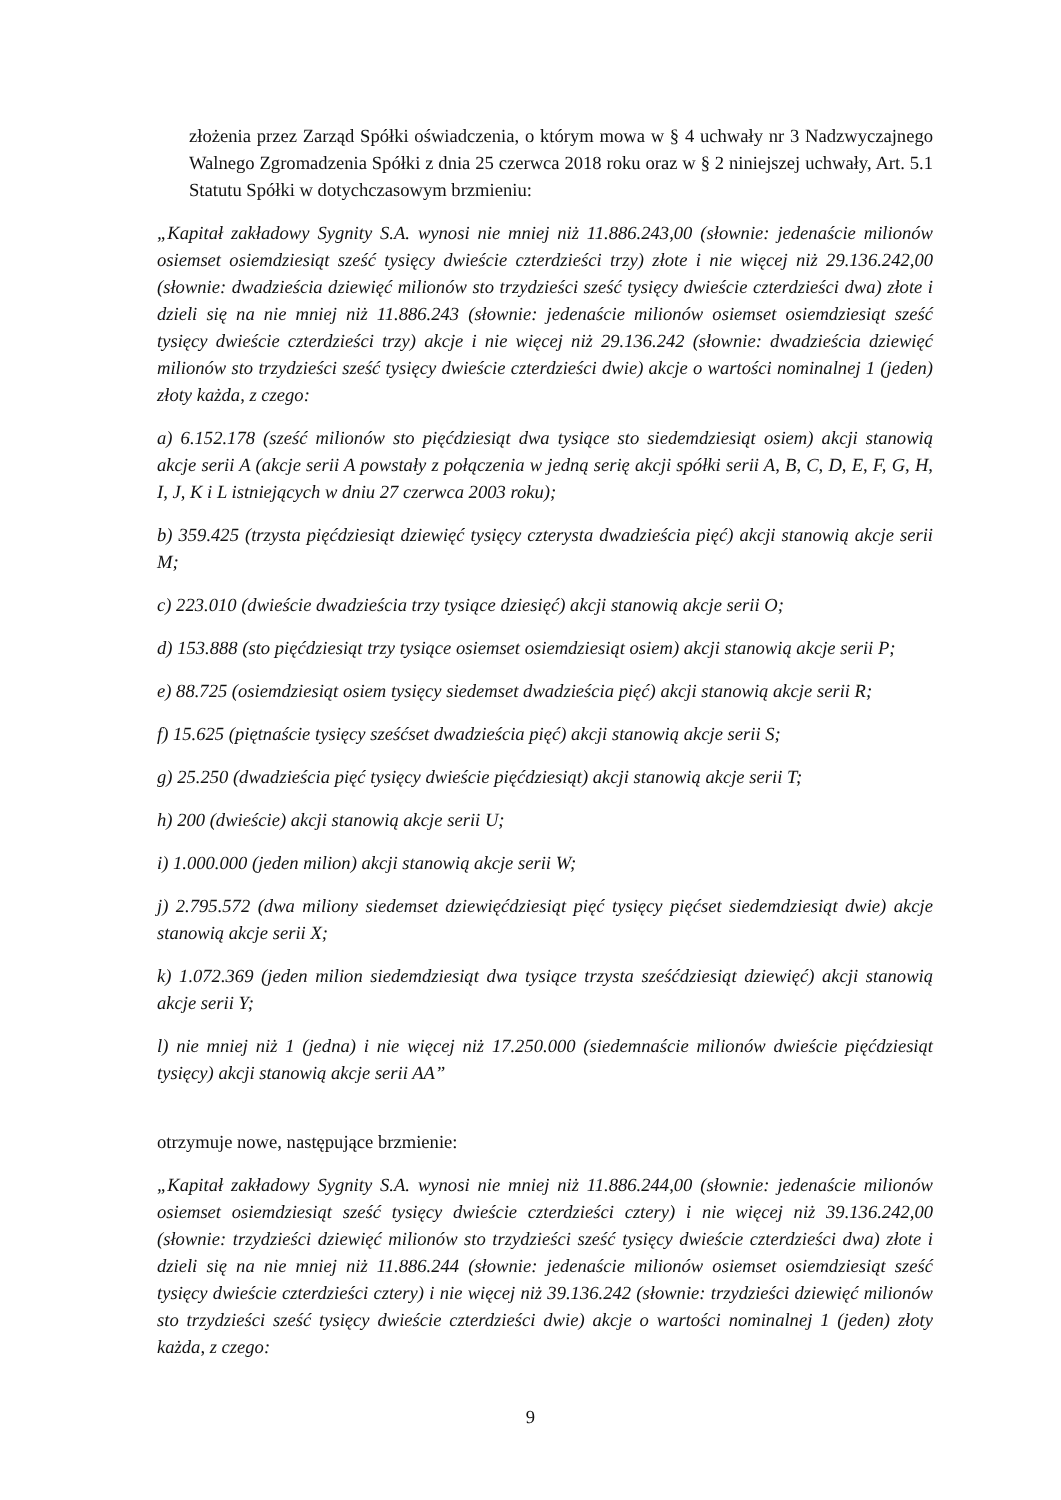złożenia przez Zarząd Spółki oświadczenia, o którym mowa w § 4 uchwały nr 3 Nadzwyczajnego Walnego Zgromadzenia Spółki z dnia 25 czerwca 2018 roku oraz w § 2 niniejszej uchwały, Art. 5.1 Statutu Spółki w dotychczasowym brzmieniu:
„Kapitał zakładowy Sygnity S.A. wynosi nie mniej niż 11.886.243,00 (słownie: jedenaście milionów osiemset osiemdziesiąt sześć tysięcy dwieście czterdzieści trzy) złote i nie więcej niż 29.136.242,00 (słownie: dwadzieścia dziewięć milionów sto trzydzieści sześć tysięcy dwieście czterdzieści dwa) złote i dzieli się na nie mniej niż 11.886.243 (słownie: jedenaście milionów osiemset osiemdziesiąt sześć tysięcy dwieście czterdzieści trzy) akcje i nie więcej niż 29.136.242 (słownie: dwadzieścia dziewięć milionów sto trzydzieści sześć tysięcy dwieście czterdzieści dwie) akcje o wartości nominalnej 1 (jeden) złoty każda, z czego:
a) 6.152.178 (sześć milionów sto pięćdziesiąt dwa tysiące sto siedemdziesiąt osiem) akcji stanowią akcje serii A (akcje serii A powstały z połączenia w jedną serię akcji spółki serii A, B, C, D, E, F, G, H, I, J, K i L istniejących w dniu 27 czerwca 2003 roku);
b) 359.425 (trzysta pięćdziesiąt dziewięć tysięcy czterysta dwadzieścia pięć) akcji stanowią akcje serii M;
c) 223.010 (dwieście dwadzieścia trzy tysiące dziesięć) akcji stanowią akcje serii O;
d) 153.888 (sto pięćdziesiąt trzy tysiące osiemset osiemdziesiąt osiem) akcji stanowią akcje serii P;
e) 88.725 (osiemdziesiąt osiem tysięcy siedemset dwadzieścia pięć) akcji stanowią akcje serii R;
f) 15.625 (piętnaście tysięcy sześćset dwadzieścia pięć) akcji stanowią akcje serii S;
g) 25.250 (dwadzieścia pięć tysięcy dwieście pięćdziesiąt) akcji stanowią akcje serii T;
h) 200 (dwieście) akcji stanowią akcje serii U;
i) 1.000.000 (jeden milion) akcji stanowią akcje serii W;
j) 2.795.572 (dwa miliony siedemset dziewięćdziesiąt pięć tysięcy pięćset siedemdziesiąt dwie) akcje stanowią akcje serii X;
k) 1.072.369 (jeden milion siedemdziesiąt dwa tysiące trzysta sześćdziesiąt dziewięć) akcji stanowią akcje serii Y;
l) nie mniej niż 1 (jedna) i nie więcej niż 17.250.000 (siedemnaście milionów dwieście pięćdziesiąt tysięcy) akcji stanowią akcje serii AA”
otrzymuje nowe, następujące brzmienie:
„Kapitał zakładowy Sygnity S.A. wynosi nie mniej niż 11.886.244,00 (słownie: jedenaście milionów osiemset osiemdziesiąt sześć tysięcy dwieście czterdzieści cztery) i nie więcej niż 39.136.242,00 (słownie: trzydzieści dziewięć milionów sto trzydzieści sześć tysięcy dwieście czterdzieści dwa) złote i dzieli się na nie mniej niż 11.886.244 (słownie: jedenaście milionów osiemset osiemdziesiąt sześć tysięcy dwieście czterdzieści cztery) i nie więcej niż 39.136.242 (słownie: trzydzieści dziewięć milionów sto trzydzieści sześć tysięcy dwieście czterdzieści dwie) akcje o wartości nominalnej 1 (jeden) złoty każda, z czego:
9